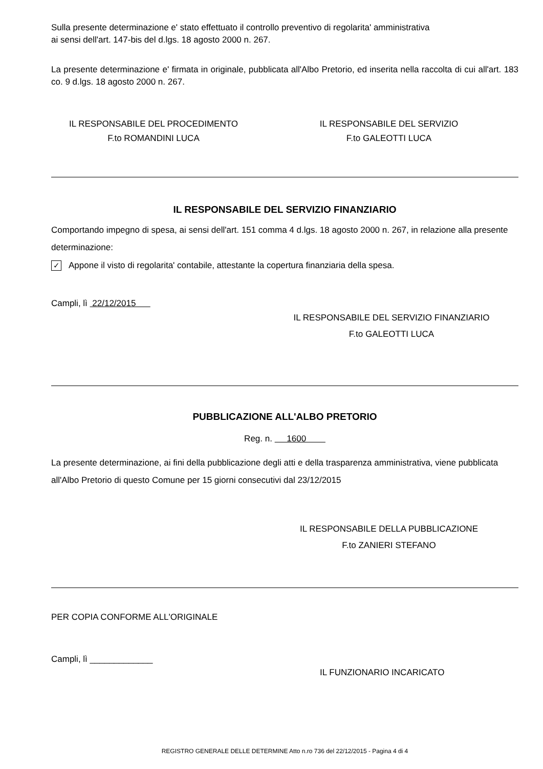Sulla presente determinazione e' stato effettuato il controllo preventivo di regolarita' amministrativa
ai sensi dell'art. 147-bis del d.lgs. 18 agosto 2000 n. 267.
La presente determinazione e' firmata in originale, pubblicata all'Albo Pretorio, ed inserita nella raccolta di cui all'art. 183 co. 9 d.lgs. 18 agosto 2000 n. 267.
IL RESPONSABILE DEL PROCEDIMENTO
F.to ROMANDINI LUCA
IL RESPONSABILE DEL SERVIZIO
F.to GALEOTTI LUCA
IL RESPONSABILE DEL SERVIZIO FINANZIARIO
Comportando impegno di spesa, ai sensi dell'art. 151 comma 4 d.lgs. 18 agosto 2000 n. 267, in relazione alla presente determinazione:
✓ Appone il visto di regolarita' contabile, attestante la copertura finanziaria della spesa.
Campli, lì 22/12/2015
IL RESPONSABILE DEL SERVIZIO FINANZIARIO
F.to GALEOTTI LUCA
PUBBLICAZIONE ALL'ALBO PRETORIO
Reg. n. 1600
La presente determinazione, ai fini della pubblicazione degli atti e della trasparenza amministrativa, viene pubblicata all'Albo Pretorio di questo Comune per 15 giorni consecutivi dal 23/12/2015
IL RESPONSABILE DELLA PUBBLICAZIONE
F.to ZANIERI STEFANO
PER COPIA CONFORME ALL'ORIGINALE
Campli, lì _____________
IL FUNZIONARIO INCARICATO
REGISTRO GENERALE DELLE DETERMINE Atto n.ro 736 del 22/12/2015 - Pagina 4 di 4